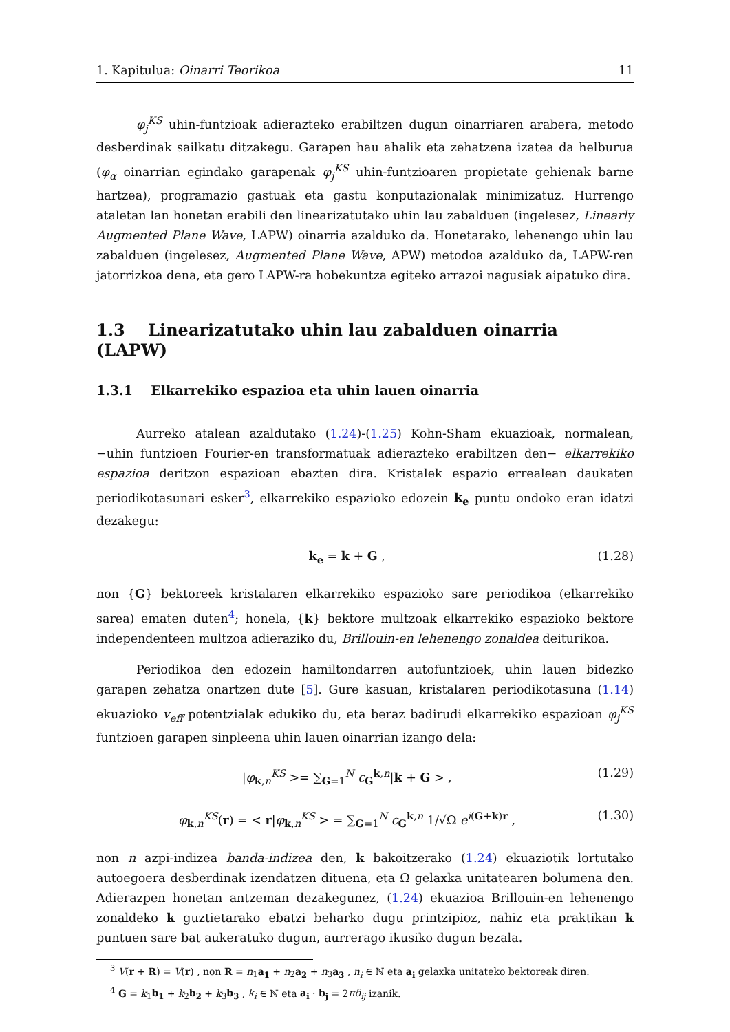1. Kapitulua: Oinarri Teorikoa 11
φ<sub>j</sub><sup>KS</sup> uhin-funtzioak adierazteko erabiltzen dugun oinarriaren arabera, metodo desberdinak sailkatu ditzakegu. Garapen hau ahalik eta zehatzena izatea da helburua (φ<sub>α</sub> oinarrian egindako garapenak φ<sub>j</sub><sup>KS</sup> uhin-funtzioaren propietate gehienak barne hartzea), programazio gastuak eta gastu konputazionalak minimizatuz. Hurrengo ataletan lan honetan erabili den linearizatutako uhin lau zabalduen (ingelesez, Linearly Augmented Plane Wave, LAPW) oinarria azalduko da. Honetarako, lehenengo uhin lau zabalduen (ingelesez, Augmented Plane Wave, APW) metodoa azalduko da, LAPW-ren jatorrizkoa dena, eta gero LAPW-ra hobekuntza egiteko arrazoi nagusiak aipatuko dira.
1.3 Linearizatutako uhin lau zabalduen oinarria (LAPW)
1.3.1 Elkarrekiko espazioa eta uhin lauen oinarria
Aurreko atalean azaldutako (1.24)-(1.25) Kohn-Sham ekuazioak, normalean, −uhin funtzioen Fourier-en transformatuak adierazteko erabiltzen den− elkarrekiko espazioa deritzon espazioan ebazten dira. Kristalek espazio errealean daukaten periodikotasunari esker<sup>3</sup>, elkarrekiko espazioko edozein k<sub>e</sub> puntu ondoko eran idatzi dezakegu:
k<sub>e</sub> = k + G , (1.28)
non {G} bektoreek kristalaren elkarrekiko espazioko sare periodikoa (elkarrekiko sarea) ematen duten<sup>4</sup>; honela, {k} bektore multzoak elkarrekiko espazioko bektore independenteen multzoa adieraziko du, Brillouin-en lehenengo zonaldea deiturikoa.
Periodikoa den edozein hamiltondarren autofuntzioek, uhin lauen bidezko garapen zehatza onartzen dute [5]. Gure kasuan, kristalaren periodikotasuna (1.14) ekuazioko v<sub>eff</sub> potentzialak edukiko du, eta beraz badirudi elkarrekiko espazioan φ<sub>j</sub><sup>KS</sup> funtzioen garapen sinpleena uhin lauen oinarrian izango dela:
|φ<sub>k,n</sub><sup>KS</sup> >= ∑<sub>G=1</sub><sup>N</sup> c<sub>G</sub><sup>k,n</sup>|k + G > , (1.29)
φ<sub>k,n</sub><sup>KS</sup>(r) = < r|φ<sub>k,n</sub><sup>KS</sup> > = ∑<sub>G=1</sub><sup>N</sup> c<sub>G</sub><sup>k,n</sup> 1/√Ω e<sup>i(G+k)r</sup> , (1.30)
non n azpi-indizea banda-indizea den, k bakoitzerako (1.24) ekuaziotik lortutako autoegoera desberdinak izendatzen dituena, eta Ω gelaxka unitatearen bolumena den. Adierazpen honetan antzeman dezakegunez, (1.24) ekuazioa Brillouin-en lehenengo zonaldeko k guztietarako ebatzi beharko dugu printzipioz, nahiz eta praktikan k puntuen sare bat aukeratuko dugun, aurrerago ikusiko dugun bezala.
<sup>3</sup> V(r + R) = V(r) , non R = n<sub>1</sub>a<sub>1</sub> + n<sub>2</sub>a<sub>2</sub> + n<sub>3</sub>a<sub>3</sub> , n<sub>i</sub> ∈ ℕ eta a<sub>i</sub> gelaxka unitateko bektoreak diren.
<sup>4</sup> G = k<sub>1</sub>b<sub>1</sub> + k<sub>2</sub>b<sub>2</sub> + k<sub>3</sub>b<sub>3</sub> , k<sub>i</sub> ∈ ℕ eta a<sub>i</sub> · b<sub>j</sub> = 2πδ<sub>ij</sub> izanik.